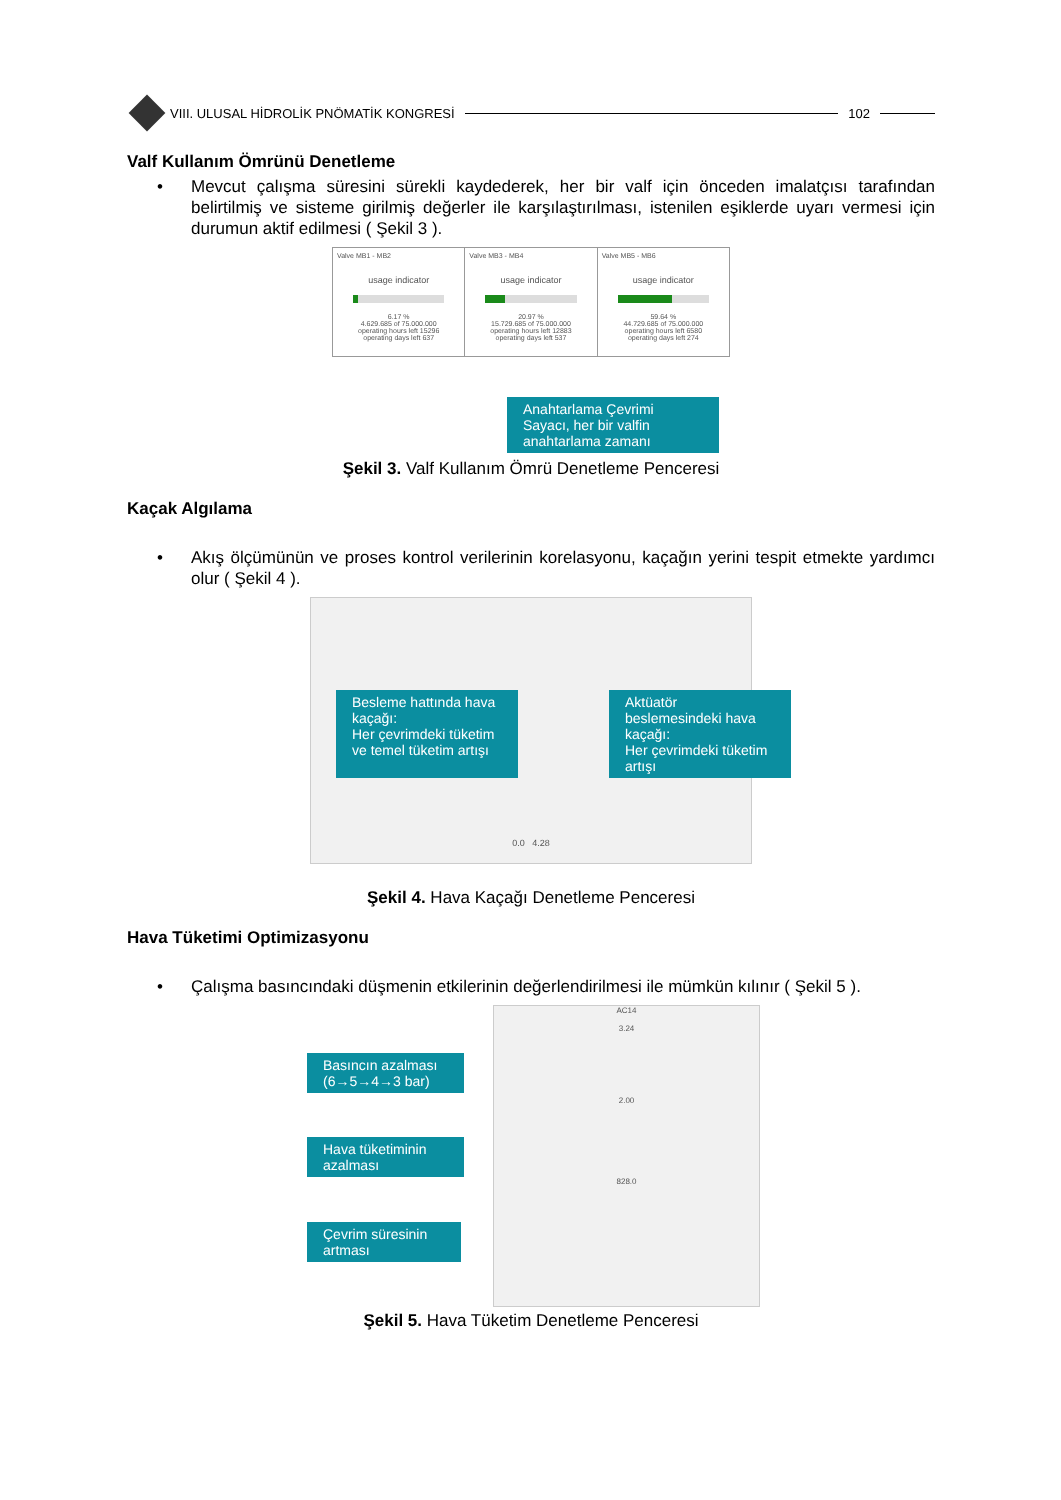VIII. ULUSAL HİDROLİK PNÖMATİK KONGRESİ
102
Valf Kullanım Ömrünü Denetleme
• Mevcut çalışma süresini sürekli kaydederek, her bir valf için önceden imalatçısı tarafından belirtilmiş ve sisteme girilmiş değerler ile karşılaştırılması, istenilen eşiklerde uyarı vermesi için durumun aktif edilmesi ( Şekil 3 ).
Valve MB1 - MB2
usage indicator
6.17 %
4.629.685 of 75.000.000
operating hours left 15296
operating days left 637
Valve MB3 - MB4
usage indicator
20.97 %
15.729.685 of 75.000.000
operating hours left 12883
operating days left 537
Valve MB5 - MB6
usage indicator
59.64 %
44.729.685 of 75.000.000
operating hours left 6580
operating days left 274
Anahtarlama Çevrimi Sayacı, her bir valfin anahtarlama zamanı
Şekil 3. Valf Kullanım Ömrü Denetleme Penceresi
Kaçak Algılama
• Akış ölçümünün ve proses kontrol verilerinin korelasyonu, kaçağın yerini tespit etmekte yardımcı olur ( Şekil 4 ).
Besleme hattında hava kaçağı:
Her çevrimdeki tüketim ve temel tüketim artışı
Aktüatör beslemesindeki hava kaçağı:
Her çevrimdeki tüketim artışı
0.0 4.28
Şekil 4. Hava Kaçağı Denetleme Penceresi
Hava Tüketimi Optimizasyonu
• Çalışma basıncındaki düşmenin etkilerinin değerlendirilmesi ile mümkün kılınır ( Şekil 5 ).
AC14
3.24
2.00
828.0
Basıncın azalması (6→5→4→3 bar)
Hava tüketiminin azalması
Çevrim süresinin artması
Şekil 5. Hava Tüketim Denetleme Penceresi